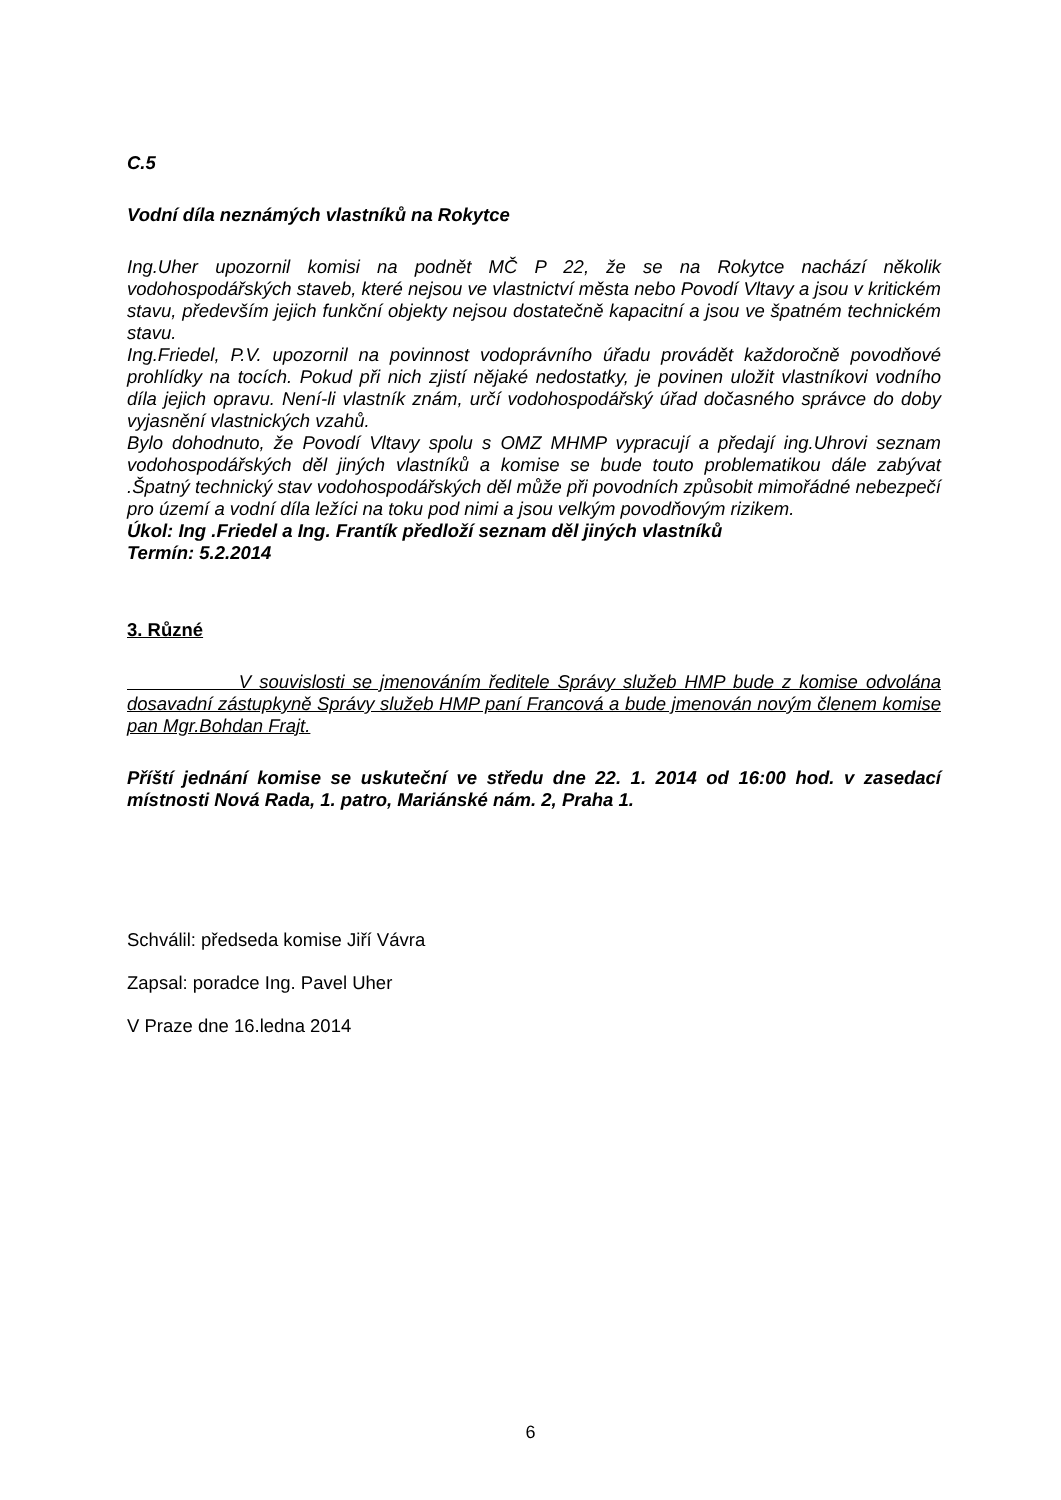C.5
Vodní díla neznámých vlastníků na Rokytce
Ing.Uher upozornil komisi na podnět MČ P 22, že se na Rokytce nachází několik vodohospodářských staveb, které nejsou ve vlastnictví města nebo Povodí Vltavy a jsou v kritickém stavu, především jejich funkční objekty nejsou dostatečně kapacitní a jsou ve špatném technickém stavu.
Ing.Friedel, P.V. upozornil na povinnost vodoprávního úřadu provádět každoročně povodňové prohlídky na tocích. Pokud při nich zjistí nějaké nedostatky, je povinen uložit vlastníkovi vodního díla jejich opravu. Není-li vlastník znám, určí vodohospodářský úřad dočasného správce do doby vyjasnění vlastnických vzahů.
Bylo dohodnuto, že Povodí Vltavy spolu s OMZ MHMP vypracují a předají ing.Uhrovi seznam vodohospodářských děl jiných vlastníků a komise se bude touto problematikou dále zabývat .Špatný technický stav vodohospodářských děl může při povodních způsobit mimořádné nebezpečí pro území a vodní díla ležíci na toku pod nimi a jsou velkým povodňovým rizikem.
Úkol: Ing .Friedel a Ing. Frantík předloží seznam děl jiných vlastníků
Termín: 5.2.2014
3. Různé
V souvislosti se jmenováním ředitele Správy služeb HMP bude z komise odvolána dosavadní zástupkyně Správy služeb HMP paní Francová a bude jmenován novým členem komise pan Mgr.Bohdan Frajt.
Příští jednání komise se uskuteční ve středu dne 22. 1. 2014 od 16:00 hod. v zasedací místnosti Nová Rada, 1. patro, Mariánské nám. 2, Praha 1.
Schválil: předseda komise Jiří Vávra
Zapsal: poradce Ing. Pavel Uher
V Praze dne 16.ledna 2014
6